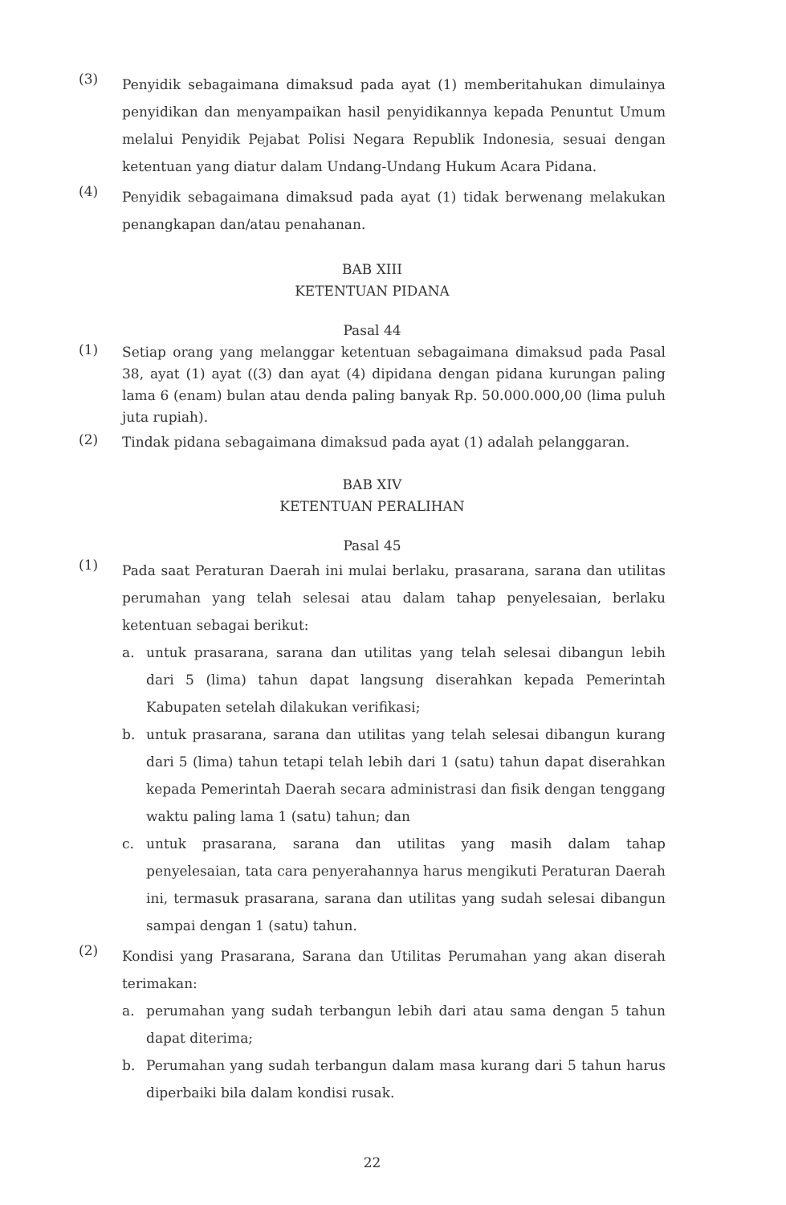(3)
Penyidik sebagaimana dimaksud pada ayat (1) memberitahukan dimulainya penyidikan dan menyampaikan hasil penyidikannya kepada Penuntut Umum melalui Penyidik Pejabat Polisi Negara Republik Indonesia, sesuai dengan ketentuan yang diatur dalam Undang-Undang Hukum Acara Pidana.
(4)
Penyidik sebagaimana dimaksud pada ayat (1) tidak berwenang melakukan penangkapan dan/atau penahanan.
BAB XIII
KETENTUAN PIDANA
Pasal 44
(1)
Setiap orang yang melanggar ketentuan sebagaimana dimaksud pada Pasal 38, ayat (1) ayat ((3) dan ayat (4) dipidana dengan pidana kurungan paling lama 6 (enam) bulan atau denda paling banyak Rp. 50.000.000,00 (lima puluh juta rupiah).
(2)
Tindak pidana sebagaimana dimaksud pada ayat (1) adalah pelanggaran.
BAB XIV
KETENTUAN PERALIHAN
Pasal 45
(1)
Pada saat Peraturan Daerah ini mulai berlaku, prasarana, sarana dan utilitas perumahan yang telah selesai atau dalam tahap penyelesaian, berlaku ketentuan sebagai berikut:
a. untuk prasarana, sarana dan utilitas yang telah selesai dibangun lebih dari 5 (lima) tahun dapat langsung diserahkan kepada Pemerintah Kabupaten setelah dilakukan verifikasi;
b. untuk prasarana, sarana dan utilitas yang telah selesai dibangun kurang dari 5 (lima) tahun tetapi telah lebih dari 1 (satu) tahun dapat diserahkan kepada Pemerintah Daerah secara administrasi dan fisik dengan tenggang waktu paling lama 1 (satu) tahun; dan
c. untuk prasarana, sarana dan utilitas yang masih dalam tahap penyelesaian, tata cara penyerahannya harus mengikuti Peraturan Daerah ini, termasuk prasarana, sarana dan utilitas yang sudah selesai dibangun sampai dengan 1 (satu) tahun.
(2)
Kondisi yang Prasarana, Sarana dan Utilitas Perumahan yang akan diserah terimakan:
a. perumahan yang sudah terbangun lebih dari atau sama dengan 5 tahun dapat diterima;
b. Perumahan yang sudah terbangun dalam masa kurang dari 5 tahun harus diperbaiki bila dalam kondisi rusak.
22